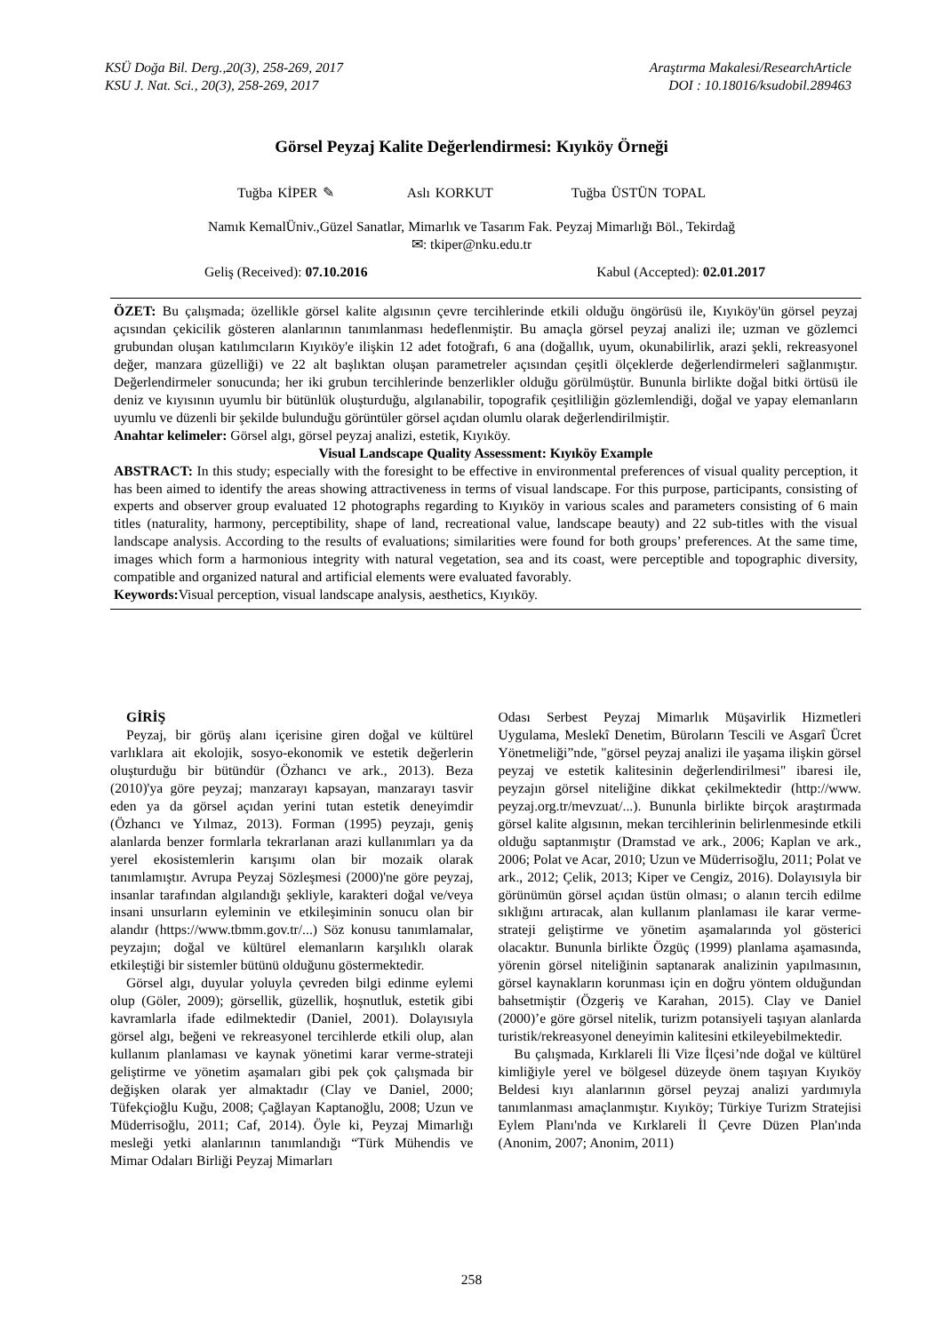KSÜ Doğa Bil. Derg.,20(3), 258-269, 2017
KSU J. Nat. Sci., 20(3), 258-269, 2017
Araştırma Makalesi/ResearchArticle
DOI : 10.18016/ksudobil.289463
Görsel Peyzaj Kalite Değerlendirmesi: Kıyıköy Örneği
Tuğba KİPER ✎ Aslı KORKUT Tuğba ÜSTÜN TOPAL
Namık KemalÜniv.,Güzel Sanatlar, Mimarlık ve Tasarım Fak. Peyzaj Mimarlığı Böl., Tekirdağ
✉: tkiper@nku.edu.tr
Geliş (Received): 07.10.2016 Kabul (Accepted): 02.01.2017
ÖZET: Bu çalışmada; özellikle görsel kalite algısının çevre tercihlerinde etkili olduğu öngörüsü ile, Kıyıköy'ün görsel peyzaj açısından çekicilik gösteren alanlarının tanımlanması hedeflenmiştir. Bu amaçla görsel peyzaj analizi ile; uzman ve gözlemci grubundan oluşan katılımcıların Kıyıköy'e ilişkin 12 adet fotoğrafı, 6 ana (doğallık, uyum, okunabilirlik, arazi şekli, rekreasyonel değer, manzara güzelliği) ve 22 alt başlıktan oluşan parametreler açısından çeşitli ölçeklerde değerlendirmeleri sağlanmıştır. Değerlendirmeler sonucunda; her iki grubun tercihlerinde benzerlikler olduğu görülmüştür. Bununla birlikte doğal bitki örtüsü ile deniz ve kıyısının uyumlu bir bütünlük oluşturduğu, algılanabilir, topografik çeşitliliğin gözlemlendiği, doğal ve yapay elemanların uyumlu ve düzenli bir şekilde bulunduğu görüntüler görsel açıdan olumlu olarak değerlendirilmiştir.
Anahtar kelimeler: Görsel algı, görsel peyzaj analizi, estetik, Kıyıköy.
Visual Landscape Quality Assessment: Kıyıköy Example
ABSTRACT: In this study; especially with the foresight to be effective in environmental preferences of visual quality perception, it has been aimed to identify the areas showing attractiveness in terms of visual landscape. For this purpose, participants, consisting of experts and observer group evaluated 12 photographs regarding to Kıyıköy in various scales and parameters consisting of 6 main titles (naturality, harmony, perceptibility, shape of land, recreational value, landscape beauty) and 22 sub-titles with the visual landscape analysis. According to the results of evaluations; similarities were found for both groups’ preferences. At the same time, images which form a harmonious integrity with natural vegetation, sea and its coast, were perceptible and topographic diversity, compatible and organized natural and artificial elements were evaluated favorably.
Keywords: Visual perception, visual landscape analysis, aesthetics, Kıyıköy.
GİRİŞ
Peyzaj, bir görüş alanı içerisine giren doğal ve kültürel varlıklara ait ekolojik, sosyo-ekonomik ve estetik değerlerin oluşturduğu bir bütündür (Özhancı ve ark., 2013). Beza (2010)'ya göre peyzaj; manzarayı kapsayan, manzarayı tasvir eden ya da görsel açıdan yerini tutan estetik deneyimdir (Özhancı ve Yılmaz, 2013). Forman (1995) peyzajı, geniş alanlarda benzer formlarla tekrarlanan arazi kullanımları ya da yerel ekosistemlerin karışımı olan bir mozaik olarak tanımlamıştır. Avrupa Peyzaj Sözleşmesi (2000)'ne göre peyzaj, insanlar tarafından algılandığı şekliyle, karakteri doğal ve/veya insani unsurların eyleminin ve etkileşiminin sonucu olan bir alandır (https://www.tbmm.gov.tr/...) Söz konusu tanımlamalar, peyzajın; doğal ve kültürel elemanların karşılıklı olarak etkileştiği bir sistemler bütünü olduğunu göstermektedir.
Görsel algı, duyular yoluyla çevreden bilgi edinme eylemi olup (Göler, 2009); görsellik, güzellik, hoşnutluk, estetik gibi kavramlarla ifade edilmektedir (Daniel, 2001). Dolayısıyla görsel algı, beğeni ve rekreasyonel tercihlerde etkili olup, alan kullanım planlaması ve kaynak yönetimi karar verme-strateji geliştirme ve yönetim aşamaları gibi pek çok çalışmada bir değişken olarak yer almaktadır (Clay ve Daniel, 2000; Tüfekçioğlu Kuğu, 2008; Çağlayan Kaptanoğlu, 2008; Uzun ve Müderrisoğlu, 2011; Caf, 2014). Öyle ki, Peyzaj Mimarlığı mesleği yetki alanlarının tanımlandığı “Türk Mühendis ve Mimar Odaları Birliği Peyzaj Mimarları
Odası Serbest Peyzaj Mimarlık Müşavirlik Hizmetleri Uygulama, Meslekî Denetim, Büroların Tescili ve Asgarî Ücret Yönetmeliği”nde, "görsel peyzaj analizi ile yaşama ilişkin görsel peyzaj ve estetik kalitesinin değerlendirilmesi" ibaresi ile, peyzajın görsel niteliğine dikkat çekilmektedir (http://www. peyzaj.org.tr/mevzuat/...). Bununla birlikte birçok araştırmada görsel kalite algısının, mekan tercihlerinin belirlenmesinde etkili olduğu saptanmıştır (Dramstad ve ark., 2006; Kaplan ve ark., 2006; Polat ve Acar, 2010; Uzun ve Müderrisoğlu, 2011; Polat ve ark., 2012; Çelik, 2013; Kiper ve Cengiz, 2016). Dolayısıyla bir görünümün görsel açıdan üstün olması; o alanın tercih edilme sıklığını artıracak, alan kullanım planlaması ile karar verme-strateji geliştirme ve yönetim aşamalarında yol gösterici olacaktır. Bununla birlikte Özgüç (1999) planlama aşamasında, yörenin görsel niteliğinin saptanarak analizinin yapılmasının, görsel kaynakların korunması için en doğru yöntem olduğundan bahsetmiştir (Özgeriş ve Karahan, 2015). Clay ve Daniel (2000)’e göre görsel nitelik, turizm potansiyeli taşıyan alanlarda turistik/rekreasyonel deneyimin kalitesini etkileyebilmektedir.
Bu çalışmada, Kırklareli İli Vize İlçesi’nde doğal ve kültürel kimliğiyle yerel ve bölgesel düzeyde önem taşıyan Kıyıköy Beldesi kıyı alanlarının görsel peyzaj analizi yardımıyla tanımlanması amaçlanmıştır. Kıyıköy; Türkiye Turizm Stratejisi Eylem Planı'nda ve Kırklareli İl Çevre Düzen Plan'ında (Anonim, 2007; Anonim, 2011)
258